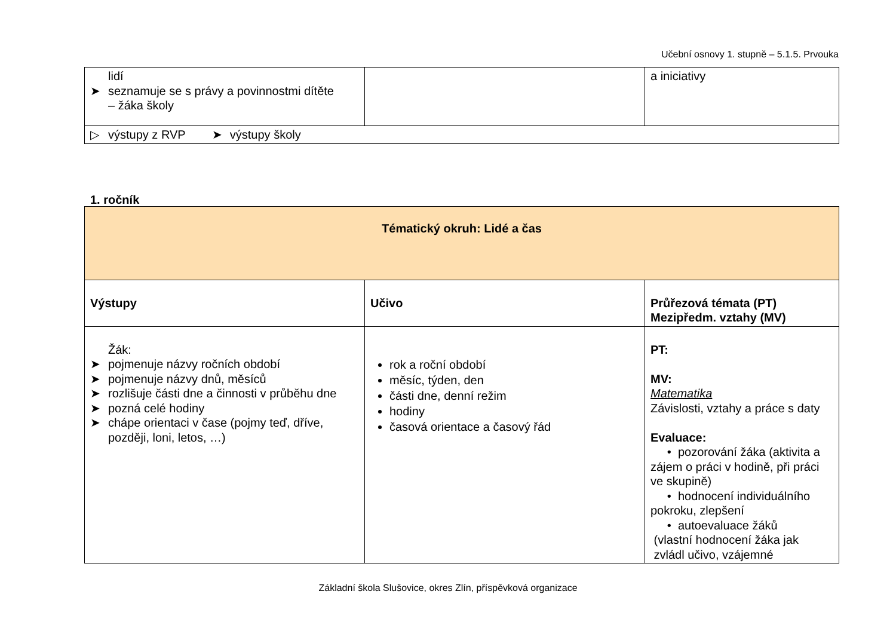Učební osnovy 1. stupně – 5.1.5. Prvouka
| lidí ➤ seznamuje se s právy a povinnostmi dítěte – žáka školy | | a iniciativy |
| ▷ výstupy z RVP ➤ výstupy školy | | |
1. ročník
| Tématický okruh: Lidé a čas | | |
| Výstupy | Učivo | Průřezová témata (PT) Mezipředm. vztahy (MV) |
| Žák: ➤ pojmenuje názvy ročních období ➤ pojmenuje názvy dnů, měsíců ➤ rozlišuje části dne a činnosti v průběhu dne ➤ pozná celé hodiny ➤ chápe orientaci v čase (pojmy teď, dříve, později, loni, letos, …) | rok a roční období měsíc, týden, den části dne, denní režim hodiny časová orientace a časový řád | PT: MV: Matematika Závislosti, vztahy a práce s daty Evaluace: • pozorování žáka (aktivita a zájem o práci v hodině, při práci ve skupině) • hodnocení individuálního pokroku, zlepšení • autoevaluace žáků (vlastní hodnocení žáka jak zvládl učivo, vzájemné |
Základní škola Slušovice, okres Zlín, příspěvková organizace